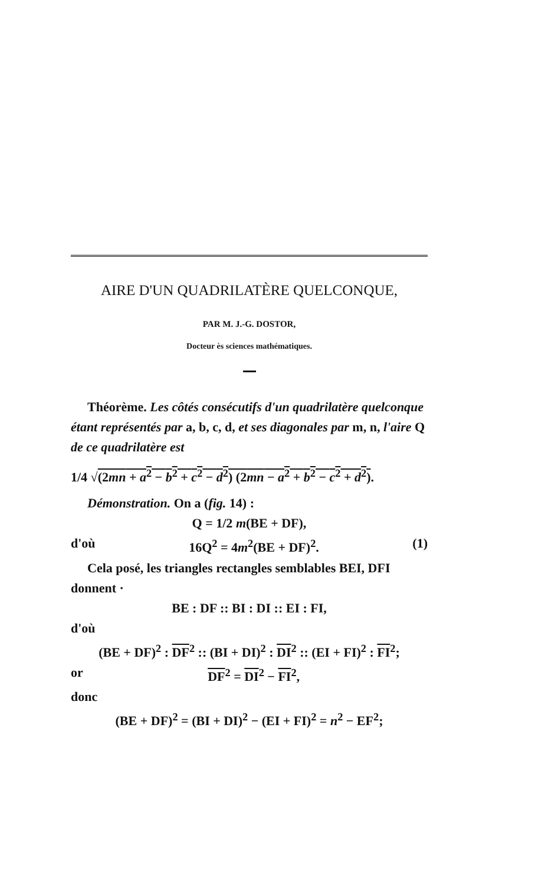AIRE D'UN QUADRILATÈRE QUELCONQUE,
PAR M. J.-G. DOSTOR,
Docteur ès sciences mathématiques.
Théorème. Les côtés consécutifs d'un quadrilatère quelconque étant représentés par a, b, c, d, et ses diagonales par m, n, l'aire Q de ce quadrilatère est
1/4 √(2mn + a<sup>2</sup> − b<sup>2</sup> + c<sup>2</sup> − d<sup>2</sup>) (2mn − a<sup>2</sup> + b<sup>2</sup> − c<sup>2</sup> + d<sup>2</sup>).
Démonstration. On a (fig. 14) :
Q = 1/2 m(BE + DF),
d'où 16Q<sup>2</sup> = 4m<sup>2</sup>(BE + DF)<sup>2</sup>. (1)
Cela posé, les triangles rectangles semblables BEI, DFI donnent ·
BE : DF :: BI : DI :: EI : FI,
d'où
(BE + DF)<sup>2</sup> : DF<sup>2</sup> :: (BI + DI)<sup>2</sup> : DI<sup>2</sup> :: (EI + FI)<sup>2</sup> : FI<sup>2</sup>;
or DF<sup>2</sup> = DI<sup>2</sup> − FI<sup>2</sup>,
donc
(BE + DF)<sup>2</sup> = (BI + DI)<sup>2</sup> − (EI + FI)<sup>2</sup> = n<sup>2</sup> − EF<sup>2</sup>;